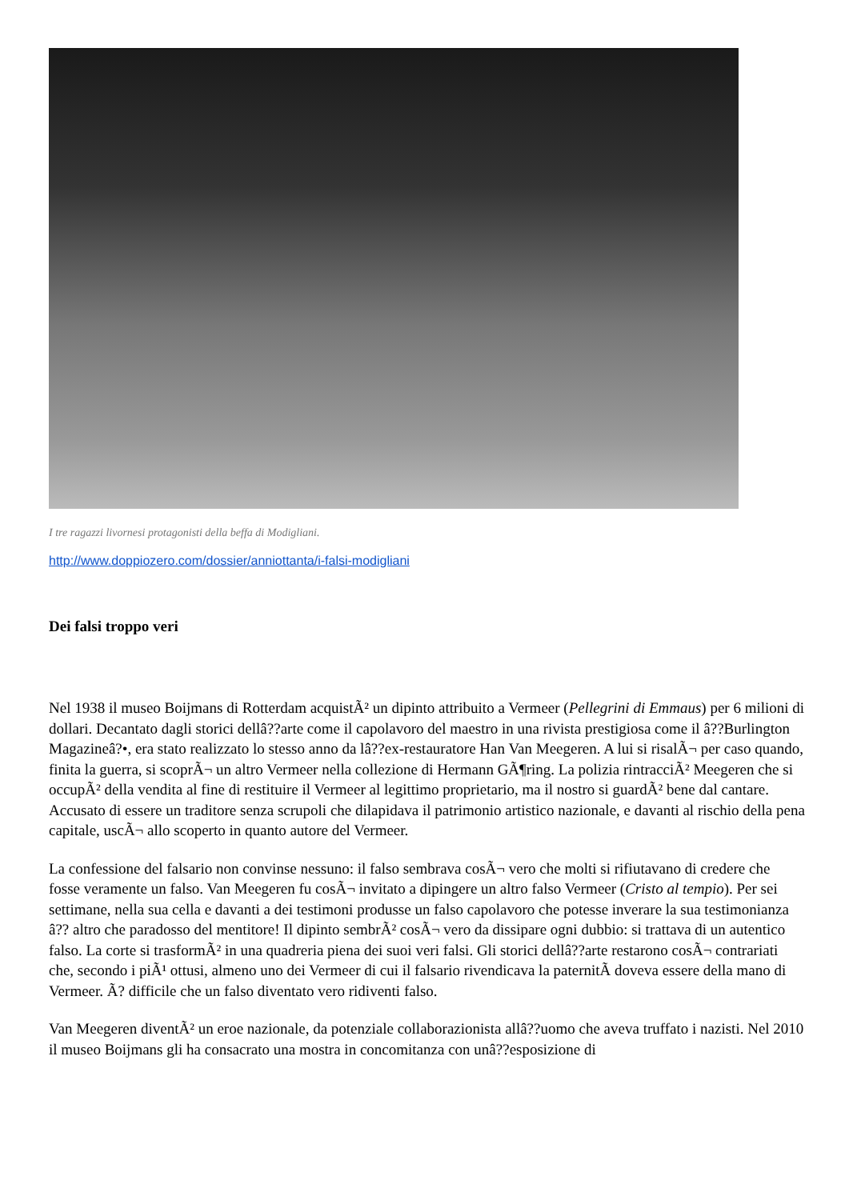I tre ragazzi livornesi protagonisti della beffa di Modigliani.
http://www.doppiozero.com/dossier/anniottanta/i-falsi-modigliani
Dei falsi troppo veri
Nel 1938 il museo Boijmans di Rotterdam acquistÃ² un dipinto attribuito a Vermeer (Pellegrini di Emmaus) per 6 milioni di dollari. Decantato dagli storici dellâ??arte come il capolavoro del maestro in una rivista prestigiosa come il â??Burlington Magazineâ?•, era stato realizzato lo stesso anno da lâ??ex-restauratore Han Van Meegeren. A lui si risalÃ¬ per caso quando, finita la guerra, si scoprÃ¬ un altro Vermeer nella collezione di Hermann GÃ¶ring. La polizia rintracciÃ² Meegeren che si occupÃ² della vendita al fine di restituire il Vermeer al legittimo proprietario, ma il nostro si guardÃ² bene dal cantare. Accusato di essere un traditore senza scrupoli che dilapidava il patrimonio artistico nazionale, e davanti al rischio della pena capitale, uscÃ¬ allo scoperto in quanto autore del Vermeer.
La confessione del falsario non convinse nessuno: il falso sembrava cosÃ¬ vero che molti si rifiutavano di credere che fosse veramente un falso. Van Meegeren fu cosÃ¬ invitato a dipingere un altro falso Vermeer (Cristo al tempio). Per sei settimane, nella sua cella e davanti a dei testimoni produsse un falso capolavoro che potesse inverare la sua testimonianza â?? altro che paradosso del mentitore! Il dipinto sembrÃ² cosÃ¬ vero da dissipare ogni dubbio: si trattava di un autentico falso. La corte si trasformÃ² in una quadreria piena dei suoi veri falsi. Gli storici dellâ??arte restarono cosÃ¬ contrariati che, secondo i piÃ¹ ottusi, almeno uno dei Vermeer di cui il falsario rivendicava la paternitÃ doveva essere della mano di Vermeer. Ã? difficile che un falso diventato vero ridiventi falso.
Van Meegeren diventÃ² un eroe nazionale, da potenziale collaborazionista allâ??uomo che aveva truffato i nazisti. Nel 2010 il museo Boijmans gli ha consacrato una mostra in concomitanza con unâ??esposizione di